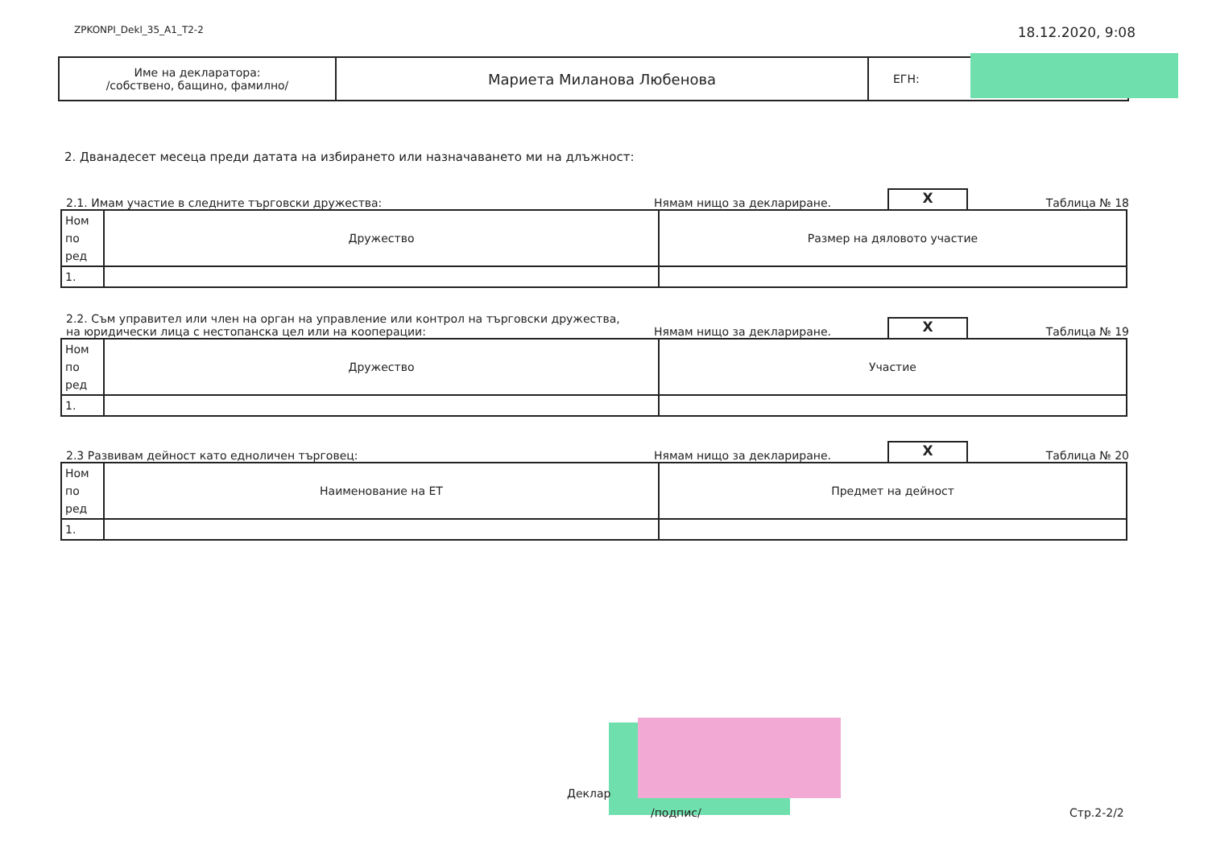ZPKONPI_Dekl_35_A1_T2-2 18.12.2020, 9:08
| Име на декларатора: /собствено, бащино, фамилно/ | Мариета Миланова Любенова | ЕГН: |
2. Дванадесет месеца преди датата на избирането или назначаването ми на длъжност:
2.1. Имам участие в следните търговски дружества: Нямам нищо за деклариране. X Таблица № 18
| Ном по ред | Дружество | Размер на дяловото участие |
| 1. | | |
2.2. Съм управител или член на орган на управление или контрол на търговски дружества,
на юридически лица с нестопанска цел или на кооперации: Нямам нищо за деклариране. X Таблица № 19
| Ном по ред | Дружество | Участие |
| 1. | | |
2.3 Развивам дейност като едноличен търговец: Нямам нищо за деклариране. X Таблица № 20
| Ном по ред | Наименование на ЕТ | Предмет на дейност |
| 1. | | |
Деклар
/подпис/ Стр.2-2/2